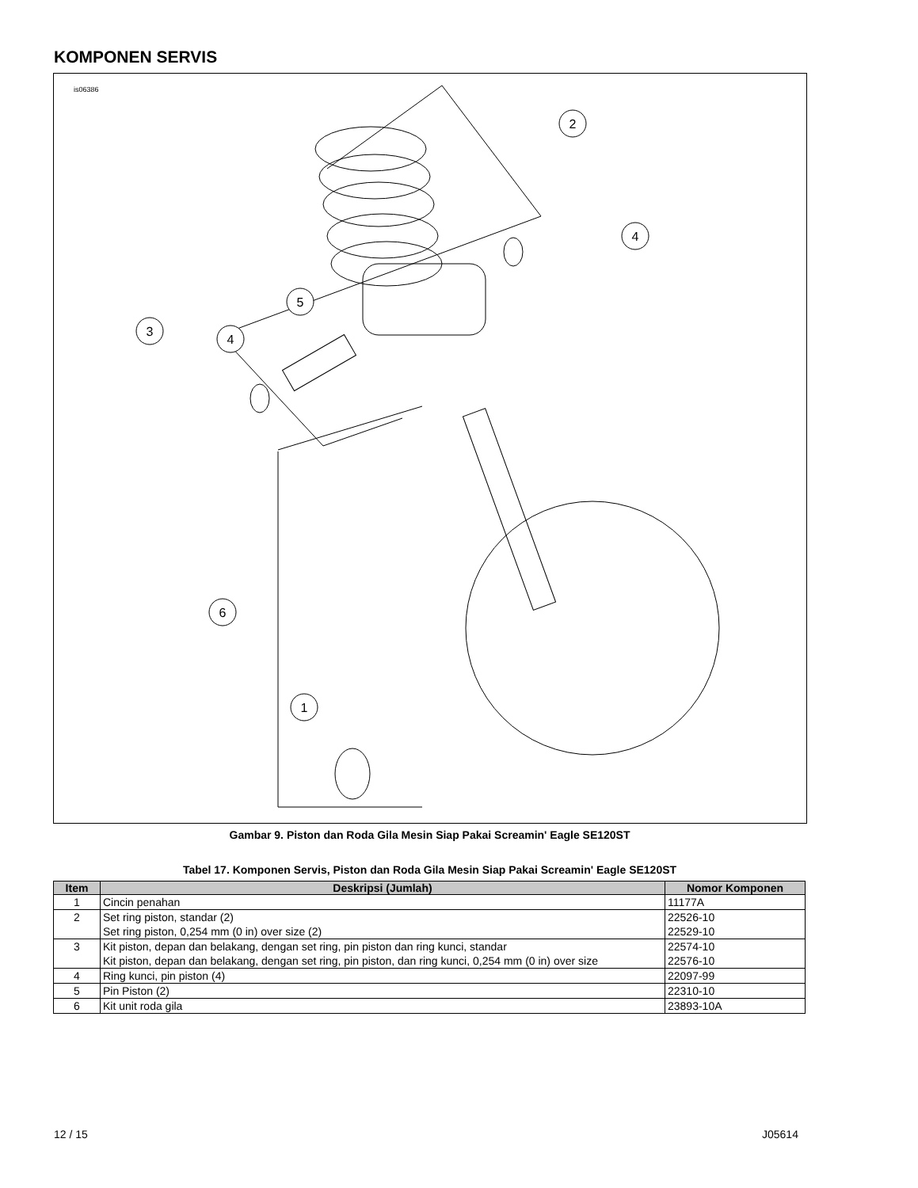KOMPONEN SERVIS
is06386
2
4
5
3
4
6
1
Gambar 9. Piston dan Roda Gila Mesin Siap Pakai Screamin' Eagle SE120ST
Tabel 17. Komponen Servis, Piston dan Roda Gila Mesin Siap Pakai Screamin' Eagle SE120ST
| Item | Deskripsi (Jumlah) | Nomor Komponen |
| --- | --- | --- |
| 1 | Cincin penahan | 11177A |
| 2 | Set ring piston, standar (2) | 22526-10 |
| | Set ring piston, 0,254 mm (0 in) over size (2) | 22529-10 |
| 3 | Kit piston, depan dan belakang, dengan set ring, pin piston dan ring kunci, standar | 22574-10 |
| | Kit piston, depan dan belakang, dengan set ring, pin piston, dan ring kunci, 0,254 mm (0 in) over size | 22576-10 |
| 4 | Ring kunci, pin piston (4) | 22097-99 |
| 5 | Pin Piston (2) | 22310-10 |
| 6 | Kit unit roda gila | 23893-10A |
12 / 15 J05614